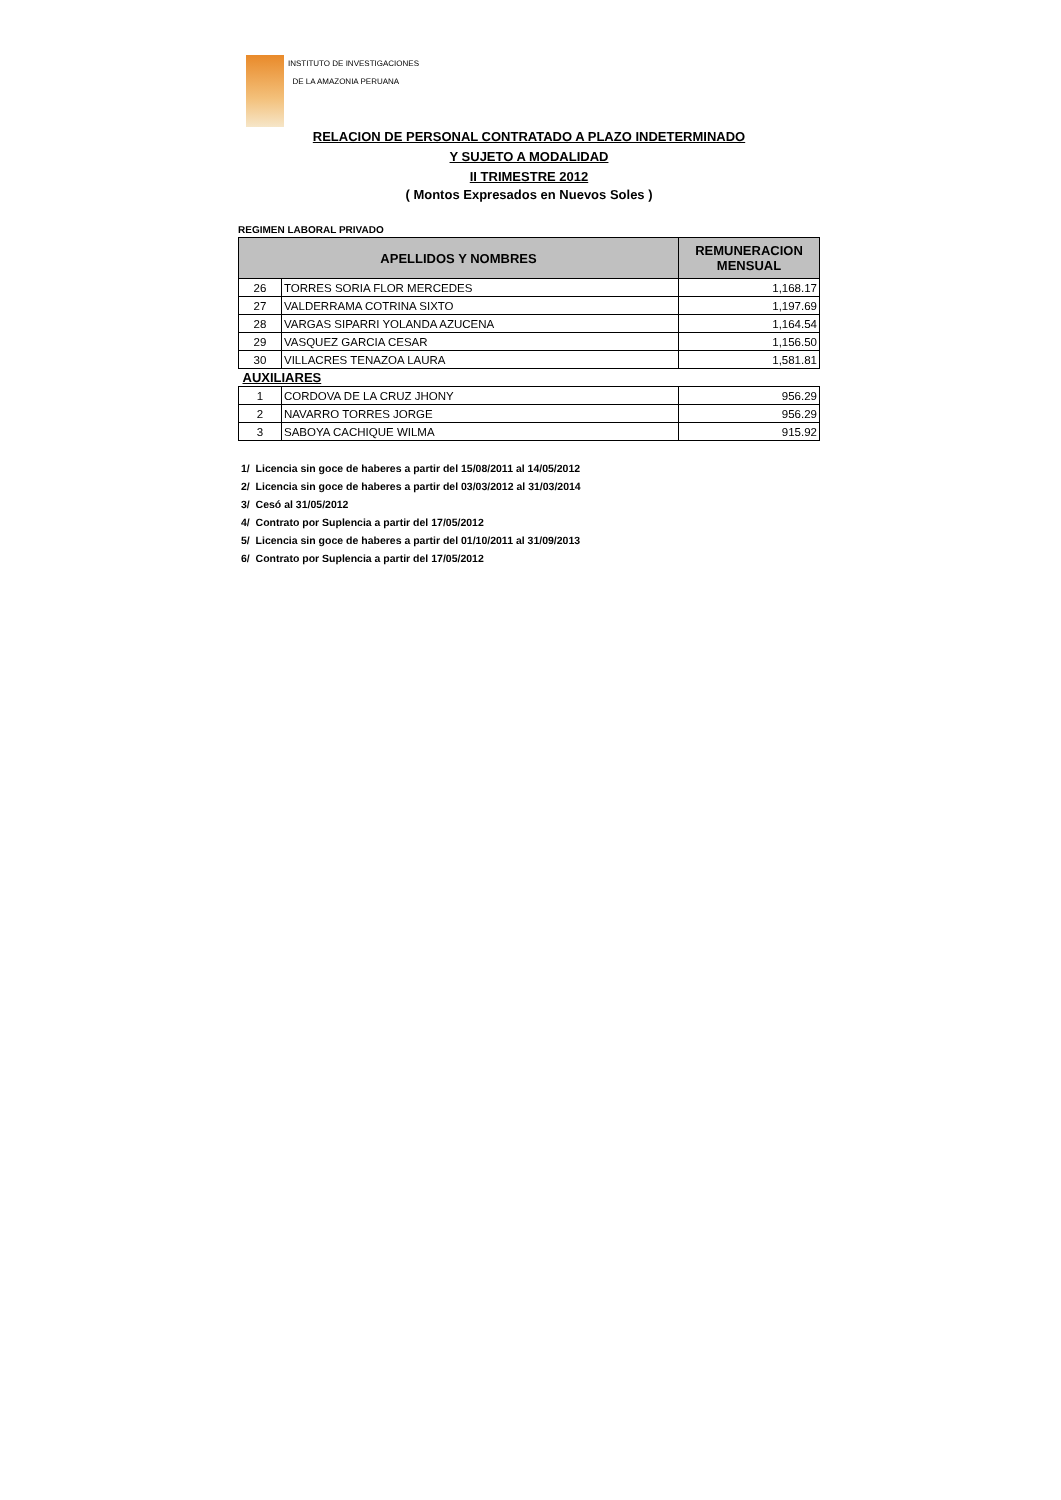INSTITUTO DE INVESTIGACIONES
DE LA AMAZONIA PERUANA
RELACION DE PERSONAL CONTRATADO A PLAZO INDETERMINADO
Y SUJETO A MODALIDAD
II TRIMESTRE 2012
( Montos Expresados en Nuevos Soles )
REGIMEN LABORAL PRIVADO
| APELLIDOS Y NOMBRES | | REMUNERACION MENSUAL |
| --- | --- | --- |
| 26 | TORRES SORIA FLOR MERCEDES | 1,168.17 |
| 27 | VALDERRAMA COTRINA SIXTO | 1,197.69 |
| 28 | VARGAS SIPARRI YOLANDA AZUCENA | 1,164.54 |
| 29 | VASQUEZ GARCIA CESAR | 1,156.50 |
| 30 | VILLACRES TENAZOA LAURA | 1,581.81 |
| AUXILIARES | | |
| 1 | CORDOVA DE LA CRUZ JHONY | 956.29 |
| 2 | NAVARRO TORRES JORGE | 956.29 |
| 3 | SABOYA CACHIQUE WILMA | 915.92 |
1/ Licencia sin goce de haberes a partir del 15/08/2011 al 14/05/2012
2/ Licencia sin goce de haberes a partir del 03/03/2012 al 31/03/2014
3/ Cesó al 31/05/2012
4/ Contrato por Suplencia a partir del 17/05/2012
5/ Licencia sin goce de haberes a partir del 01/10/2011 al 31/09/2013
6/ Contrato por Suplencia a partir del 17/05/2012